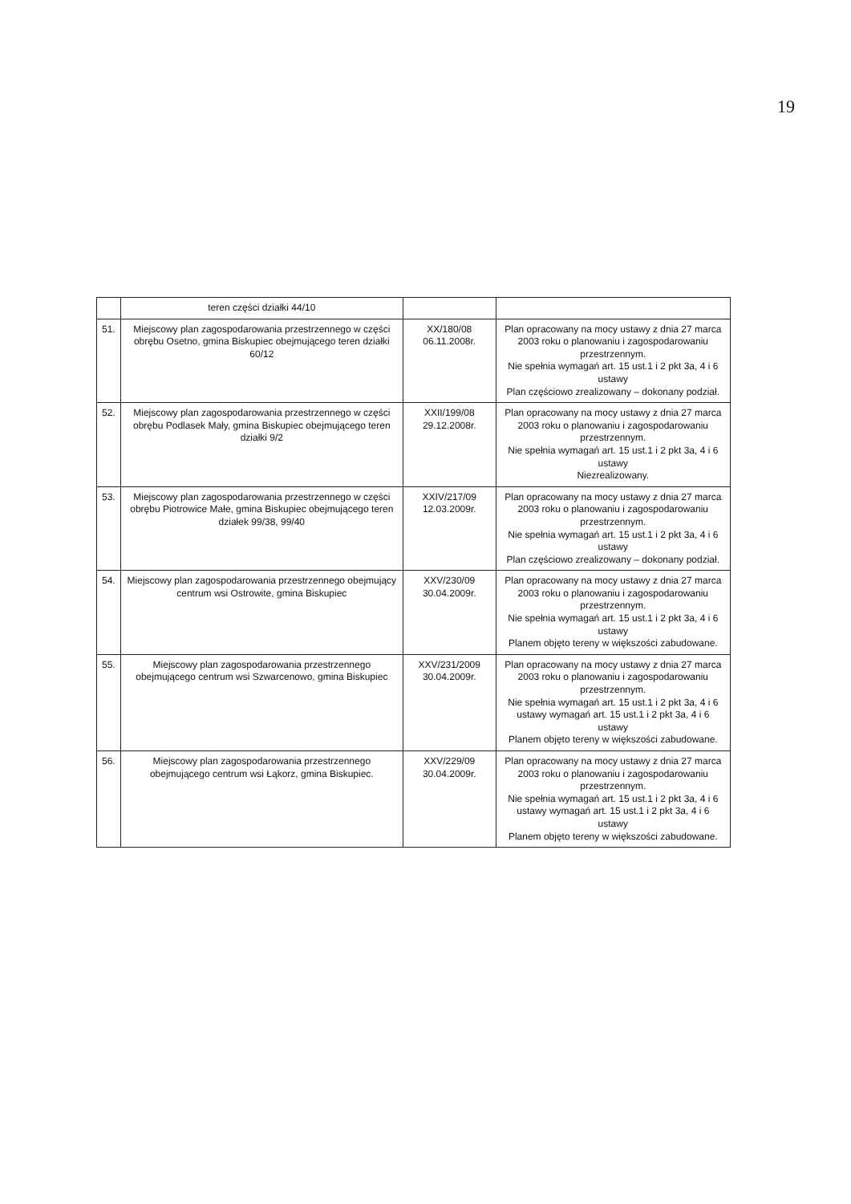19
| | teren części działki 44/10 | | |
| 51. | Miejscowy plan zagospodarowania przestrzennego w części obrębu Osetno, gmina Biskupiec obejmującego teren działki 60/12 | XX/180/08 06.11.2008r. | Plan opracowany na mocy ustawy z dnia 27 marca 2003 roku o planowaniu i zagospodarowaniu przestrzennym. Nie spełnia wymagań art. 15 ust.1 i 2 pkt 3a, 4 i 6 ustawy Plan częściowo zrealizowany – dokonany podział. |
| 52. | Miejscowy plan zagospodarowania przestrzennego w części obrębu Podlasek Mały, gmina Biskupiec obejmującego teren działki 9/2 | XXII/199/08 29.12.2008r. | Plan opracowany na mocy ustawy z dnia 27 marca 2003 roku o planowaniu i zagospodarowaniu przestrzennym. Nie spełnia wymagań art. 15 ust.1 i 2 pkt 3a, 4 i 6 ustawy Niezrealizowany. |
| 53. | Miejscowy plan zagospodarowania przestrzennego w części obrębu Piotrowice Małe, gmina Biskupiec obejmującego teren działek 99/38, 99/40 | XXIV/217/09 12.03.2009r. | Plan opracowany na mocy ustawy z dnia 27 marca 2003 roku o planowaniu i zagospodarowaniu przestrzennym. Nie spełnia wymagań art. 15 ust.1 i 2 pkt 3a, 4 i 6 ustawy Plan częściowo zrealizowany – dokonany podział. |
| 54. | Miejscowy plan zagospodarowania przestrzennego obejmujący centrum wsi Ostrowite, gmina Biskupiec | XXV/230/09 30.04.2009r. | Plan opracowany na mocy ustawy z dnia 27 marca 2003 roku o planowaniu i zagospodarowaniu przestrzennym. Nie spełnia wymagań art. 15 ust.1 i 2 pkt 3a, 4 i 6 ustawy Planem objęto tereny w większości zabudowane. |
| 55. | Miejscowy plan zagospodarowania przestrzennego obejmującego centrum wsi Szwarcenowo, gmina Biskupiec | XXV/231/2009 30.04.2009r. | Plan opracowany na mocy ustawy z dnia 27 marca 2003 roku o planowaniu i zagospodarowaniu przestrzennym. Nie spełnia wymagań art. 15 ust.1 i 2 pkt 3a, 4 i 6 ustawy wymagań art. 15 ust.1 i 2 pkt 3a, 4 i 6 ustawy Planem objęto tereny w większości zabudowane. |
| 56. | Miejscowy plan zagospodarowania przestrzennego obejmującego centrum wsi Łąkorz, gmina Biskupiec. | XXV/229/09 30.04.2009r. | Plan opracowany na mocy ustawy z dnia 27 marca 2003 roku o planowaniu i zagospodarowaniu przestrzennym. Nie spełnia wymagań art. 15 ust.1 i 2 pkt 3a, 4 i 6 ustawy wymagań art. 15 ust.1 i 2 pkt 3a, 4 i 6 ustawy Planem objęto tereny w większości zabudowane. |